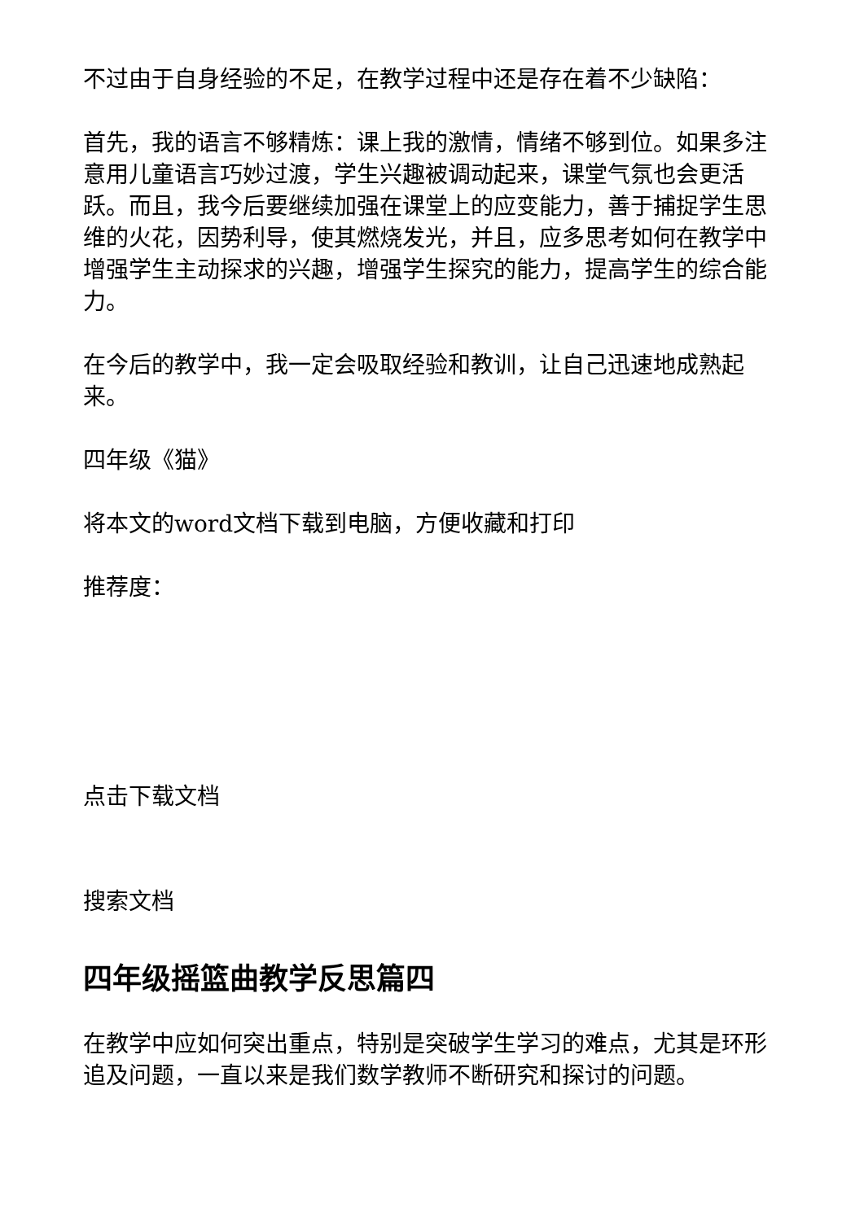不过由于自身经验的不足，在教学过程中还是存在着不少缺陷：
首先，我的语言不够精炼：课上我的激情，情绪不够到位。如果多注意用儿童语言巧妙过渡，学生兴趣被调动起来，课堂气氛也会更活跃。而且，我今后要继续加强在课堂上的应变能力，善于捕捉学生思维的火花，因势利导，使其燃烧发光，并且，应多思考如何在教学中增强学生主动探求的兴趣，增强学生探究的能力，提高学生的综合能力。
在今后的教学中，我一定会吸取经验和教训，让自己迅速地成熟起来。
四年级《猫》
将本文的word文档下载到电脑，方便收藏和打印
推荐度：
点击下载文档
搜索文档
四年级摇篮曲教学反思篇四
在教学中应如何突出重点，特别是突破学生学习的难点，尤其是环形追及问题，一直以来是我们数学教师不断研究和探讨的问题。